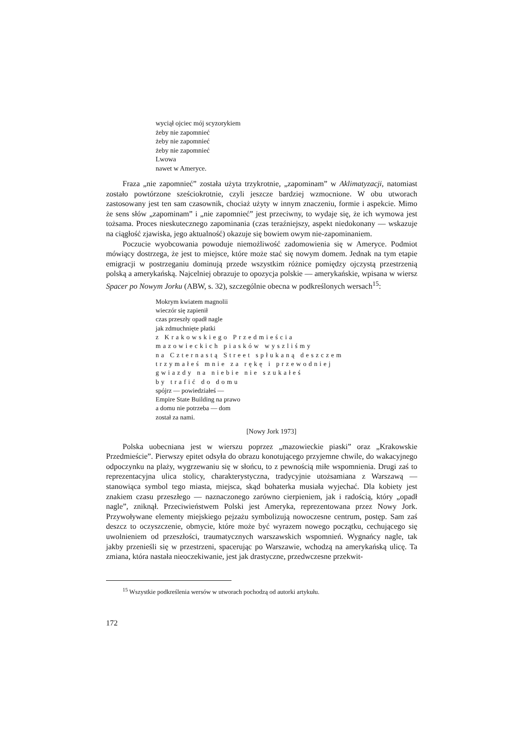wyciął ojciec mój scyzorykiem
żeby nie zapomnieć
żeby nie zapomnieć
żeby nie zapomnieć
Lwowa
nawet w Ameryce.
Fraza „nie zapomnieć” została użyta trzykrotnie, „zapominam” w Aklimatyzacji, natomiast zostało powtórzone sześciokrotnie, czyli jeszcze bardziej wzmocnione. W obu utworach zastosowany jest ten sam czasownik, chociaż użyty w innym znaczeniu, formie i aspekcie. Mimo że sens słów „zapominam” i „nie zapomnieć” jest przeciwny, to wydaje się, że ich wymowa jest tożsama. Proces nieskutecznego zapominania (czas teraźniejszy, aspekt niedokonany — wskazuje na ciągłość zjawiska, jego aktualność) okazuje się bowiem owym nie-zapominaniem.
Poczucie wyobcowania powoduje niemożliwość zadomowienia się w Ameryce. Podmiot mówiący dostrzega, że jest to miejsce, które może stać się nowym domem. Jednak na tym etapie emigracji w postrzeganiu dominują przede wszystkim różnice pomiędzy ojczystą przestrzenią polską a amerykańską. Najcelniej obrazuje to opozycja polskie — amerykańskie, wpisana w wiersz Spacer po Nowym Jorku (ABW, s. 32), szczególnie obecna w podkreślonych wersach<sup>15</sup>:
Mokrym kwiatem magnolii
wieczór się zapienił
czas przeszły opadł nagle
jak zdmuchnięte płatki
z Krakowskiego Przedmieścia
mazowieckich piasków wyszliśmy
na Czternastą Street spłukaną deszczem
trzymałeś mnie za rękę i przewodniej
gwiazdy na niebie nie szukałeś
by trafić do domu
spójrz — powiedziałeś —
Empire State Building na prawo
a domu nie potrzeba — dom
został za nami.
[Nowy Jork 1973]
Polska uobecniana jest w wierszu poprzez „mazowieckie piaski” oraz „Krakowskie Przedmieście”. Pierwszy epitet odsyła do obrazu konotującego przyjemne chwile, do wakacyjnego odpoczynku na plaży, wygrzewaniu się w słońcu, to z pewnością miłe wspomnienia. Drugi zaś to reprezentacyjna ulica stolicy, charakterystyczna, tradycyjnie utożsamiana z Warszawą — stanowiąca symbol tego miasta, miejsca, skąd bohaterka musiała wyjechać. Dla kobiety jest znakiem czasu przeszłego — naznaczonego zarówno cierpieniem, jak i radością, który „opadł nagle”, zniknął. Przeciwieństwem Polski jest Ameryka, reprezentowana przez Nowy Jork. Przywoływane elementy miejskiego pejzażu symbolizują nowoczesne centrum, postęp. Sam zaś deszcz to oczyszczenie, obmycie, które może być wyrazem nowego początku, cechującego się uwolnieniem od przeszłości, traumatycznych warszawskich wspomnień. Wygnańcy nagle, tak jakby przenieśli się w przestrzeni, spacerując po Warszawie, wchodzą na amerykańską ulicę. Ta zmiana, która nastała nieoczekiwanie, jest jak drastyczne, przedwczesne przekwit-
<sup>15</sup> Wszystkie podkreślenia wersów w utworach pochodzą od autorki artykułu.
172